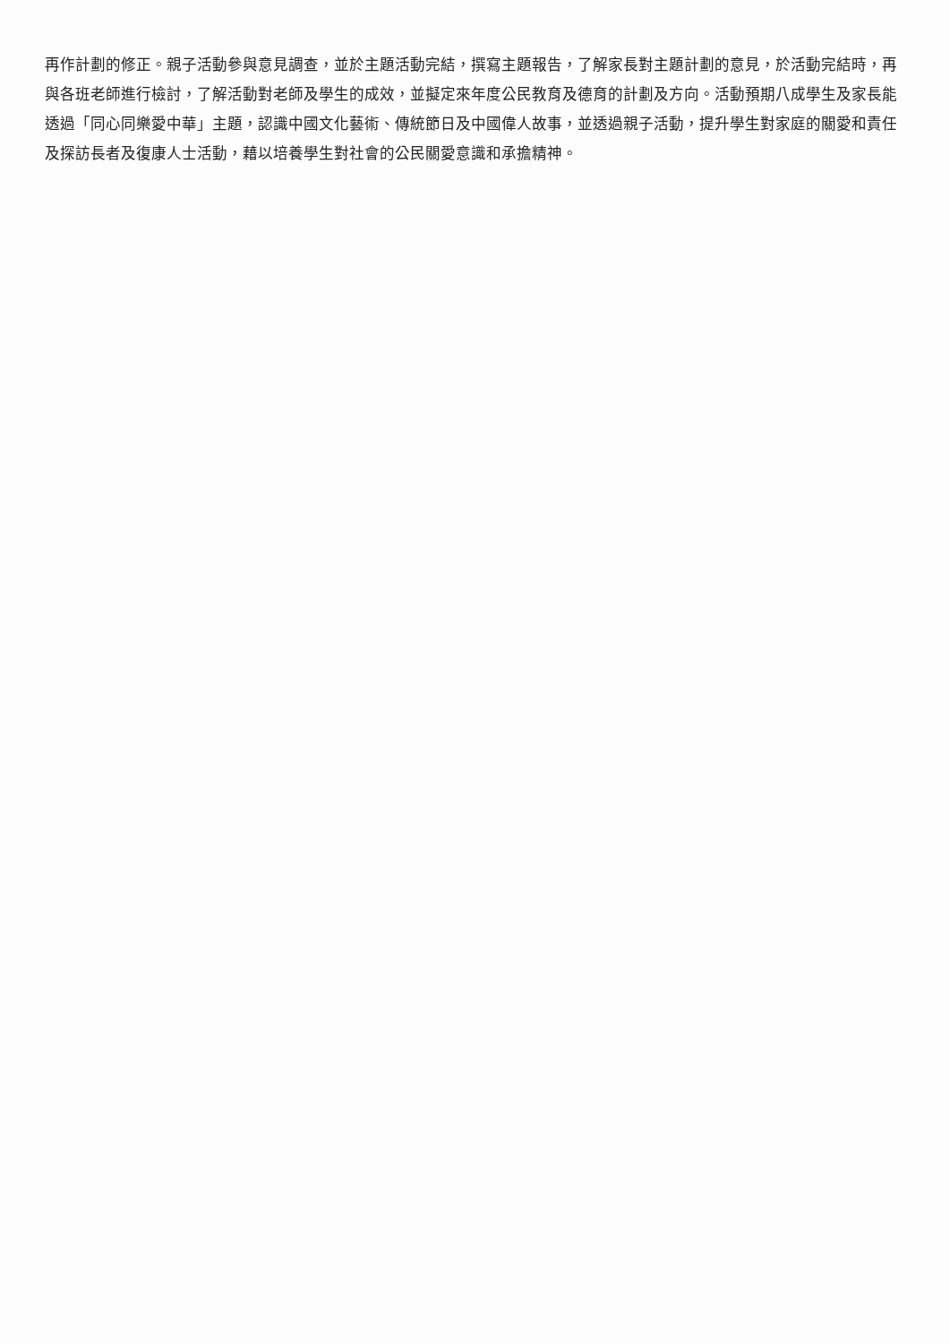再作計劃的修正。親子活動參與意見調查，並於主題活動完結，撰寫主題報告，了解家長對主題計劃的意見，於活動完結時，再與各班老師進行檢討，了解活動對老師及學生的成效，並擬定來年度公民教育及德育的計劃及方向。活動預期八成學生及家長能透過「同心同樂愛中華」主題，認識中國文化藝術、傳統節日及中國偉人故事，並透過親子活動，提升學生對家庭的關愛和責任及探訪長者及復康人士活動，藉以培養學生對社會的公民關愛意識和承擔精神。